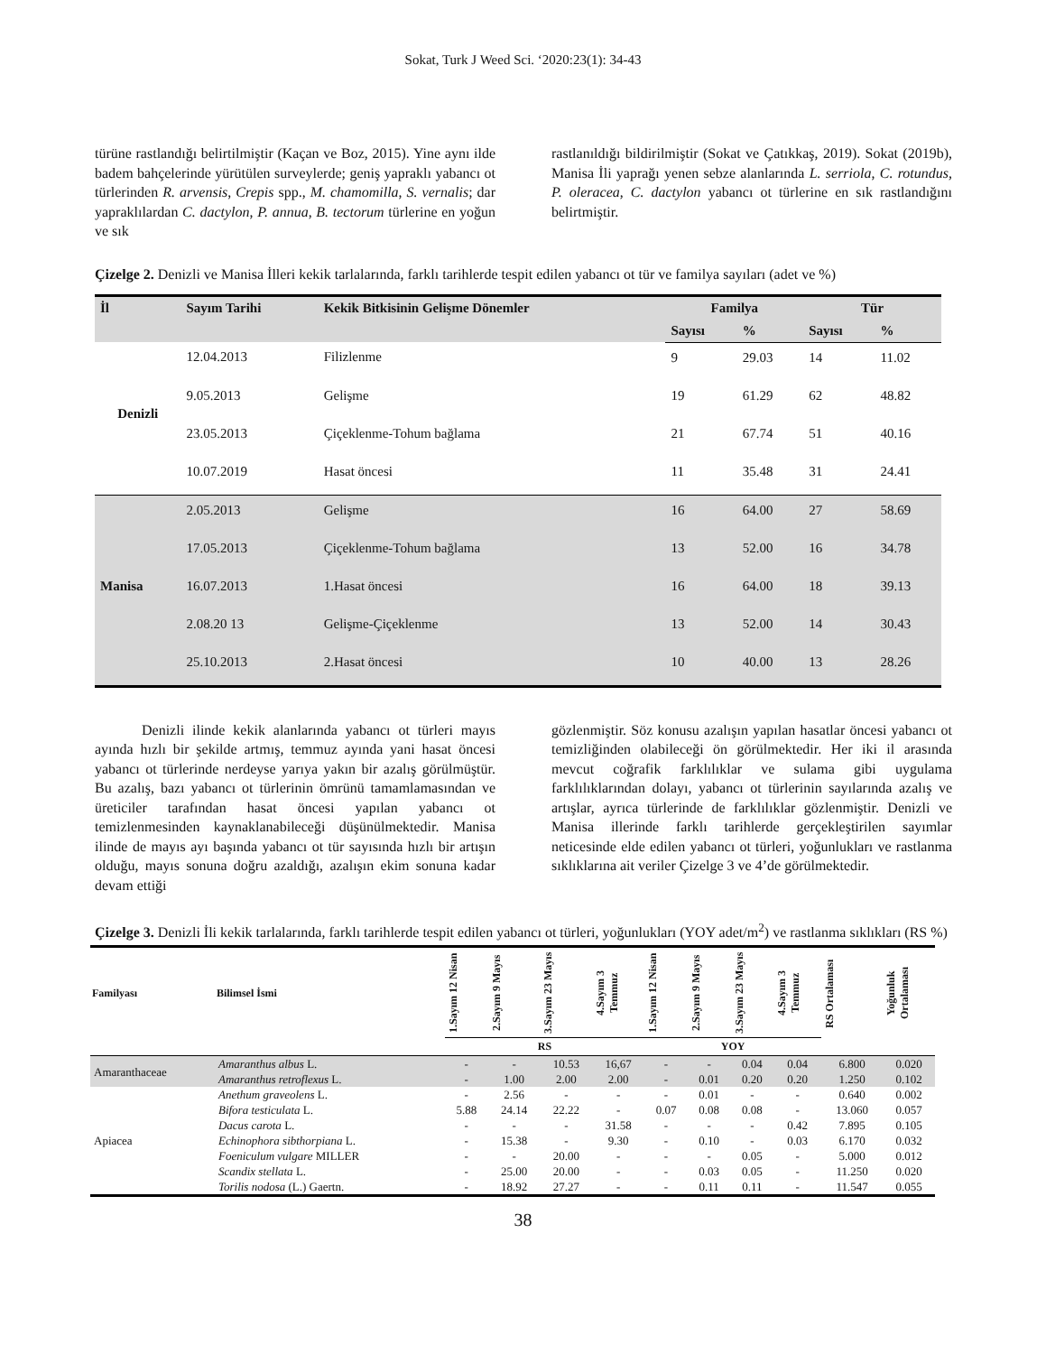Sokat, Turk J Weed Sci. ‘2020:23(1): 34-43
türüne rastlandığı belirtilmiştir (Kaçan ve Boz, 2015). Yine aynı ilde badem bahçelerinde yürütülen surveylerde; geniş yapraklı yabancı ot türlerinden R. arvensis, Crepis spp., M. chamomilla, S. vernalis; dar yapraklılardan C. dactylon, P. annua, B. tectorum türlerine en yoğun ve sık
rastlanıldığı bildirilmiştir (Sokat ve Çatıkkaş, 2019). Sokat (2019b), Manisa İli yaprağı yenen sebze alanlarında L. serriola, C. rotundus, P. oleracea, C. dactylon yabancı ot türlerine en sık rastlandığını belirtmiştir.
Çizelge 2. Denizli ve Manisa İlleri kekik tarlalarında, farklı tarihlerde tespit edilen yabancı ot tür ve familya sayıları (adet ve %)
| İl | Sayım Tarihi | Kekik Bitkisinin Gelişme Dönemler | Familya | | Tür | |
| --- | --- | --- | --- | --- | --- | --- |
| | | | Sayısı | % | Sayısı | % |
| Denizli | 12.04.2013 | Filizlenme | 9 | 29.03 | 14 | 11.02 |
| | 9.05.2013 | Gelişme | 19 | 61.29 | 62 | 48.82 |
| | 23.05.2013 | Çiçeklenme-Tohum bağlama | 21 | 67.74 | 51 | 40.16 |
| | 10.07.2019 | Hasat öncesi | 11 | 35.48 | 31 | 24.41 |
| Manisa | 2.05.2013 | Gelişme | 16 | 64.00 | 27 | 58.69 |
| | 17.05.2013 | Çiçeklenme-Tohum bağlama | 13 | 52.00 | 16 | 34.78 |
| | 16.07.2013 | 1.Hasat öncesi | 16 | 64.00 | 18 | 39.13 |
| | 2.08.20 13 | Gelişme-Çiçeklenme | 13 | 52.00 | 14 | 30.43 |
| | 25.10.2013 | 2.Hasat öncesi | 10 | 40.00 | 13 | 28.26 |
Denizli ilinde kekik alanlarında yabancı ot türleri mayıs ayında hızlı bir şekilde artmış, temmuz ayında yani hasat öncesi yabancı ot türlerinde nerdeyse yarıya yakın bir azalış görülmüştür. Bu azalış, bazı yabancı ot türlerinin ömrünü tamamlamasından ve üreticiler tarafından hasat öncesi yapılan yabancı ot temizlenmesinden kaynaklanabileceği düşünülmektedir. Manisa ilinde de mayıs ayı başında yabancı ot tür sayısında hızlı bir artışın olduğu, mayıs sonuna doğru azaldığı, azalışın ekim sonuna kadar devam ettiği
gözlenmiştir. Söz konusu azalışın yapılan hasatlar öncesi yabancı ot temizliğinden olabileceği ön görülmektedir. Her iki il arasında mevcut coğrafik farklılıklar ve sulama gibi uygulama farklılıklarından dolayı, yabancı ot türlerinin sayılarında azalış ve artışlar, ayrıca türlerinde de farklılıklar gözlenmiştir. Denizli ve Manisa illerinde farklı tarihlerde gerçekleştirilen sayımlar neticesinde elde edilen yabancı ot türleri, yoğunlukları ve rastlanma sıklıklarına ait veriler Çizelge 3 ve 4’de görülmektedir.
Çizelge 3. Denizli İli kekik tarlalarında, farklı tarihlerde tespit edilen yabancı ot türleri, yoğunlukları (YOY adet/m<sup>2</sup>) ve rastlanma sıklıkları (RS %)
| Familyası | Bilimsel İsmi | 1.Sayım 12 Nisan | 2.Sayım 9 Mayıs | 3.Sayım 23 Mayıs | 4.Sayım 3 Temmuz | 1.Sayım 12 Nisan | 2.Sayım 9 Mayıs | 3.Sayım 23 Mayıs | 4.Sayım 3 Temmuz | RS Ortalaması | Yoğunluk Ortalaması |
| --- | --- | --- | --- | --- | --- | --- | --- | --- | --- | --- | --- |
| | | RS | | | | YOY | | | | | |
| Amaranthaceae | Amaranthus albus L. | - | - | 10.53 | 16,67 | - | - | 0.04 | 0.04 | 6.800 | 0.020 |
| | Amaranthus retroflexus L. | - | 1.00 | 2.00 | 2.00 | - | 0.01 | 0.20 | 0.20 | 1.250 | 0.102 |
| Apiacea | Anethum graveolens L. | - | 2.56 | - | - | - | 0.01 | - | - | 0.640 | 0.002 |
| | Bifora testiculata L. | 5.88 | 24.14 | 22.22 | - | 0.07 | 0.08 | 0.08 | - | 13.060 | 0.057 |
| | Dacus carota L. | - | - | - | 31.58 | - | - | - | 0.42 | 7.895 | 0.105 |
| | Echinophora sibthorpiana L. | - | 15.38 | - | 9.30 | - | 0.10 | - | 0.03 | 6.170 | 0.032 |
| | Foeniculum vulgare MILLER | - | - | 20.00 | - | - | - | 0.05 | - | 5.000 | 0.012 |
| | Scandix stellata L. | - | 25.00 | 20.00 | - | - | 0.03 | 0.05 | - | 11.250 | 0.020 |
| | Torilis nodosa (L.) Gaertn. | - | 18.92 | 27.27 | - | - | 0.11 | 0.11 | - | 11.547 | 0.055 |
38